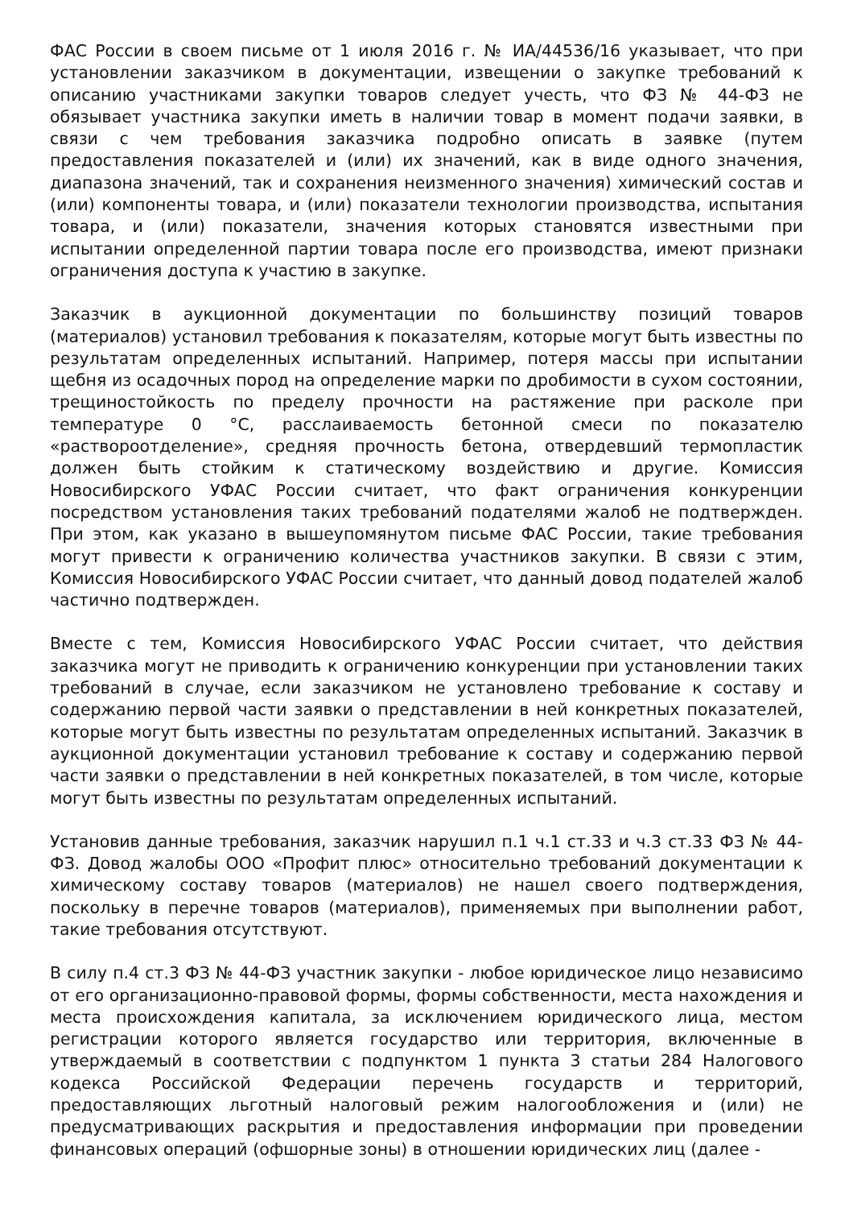ФАС России в своем письме от 1 июля 2016 г. № ИА/44536/16 указывает, что при установлении заказчиком в документации, извещении о закупке требований к описанию участниками закупки товаров следует учесть, что ФЗ № 44-ФЗ не обязывает участника закупки иметь в наличии товар в момент подачи заявки, в связи с чем требования заказчика подробно описать в заявке (путем предоставления показателей и (или) их значений, как в виде одного значения, диапазона значений, так и сохранения неизменного значения) химический состав и (или) компоненты товара, и (или) показатели технологии производства, испытания товара, и (или) показатели, значения которых становятся известными при испытании определенной партии товара после его производства, имеют признаки ограничения доступа к участию в закупке.
Заказчик в аукционной документации по большинству позиций товаров (материалов) установил требования к показателям, которые могут быть известны по результатам определенных испытаний. Например, потеря массы при испытании щебня из осадочных пород на определение марки по дробимости в сухом состоянии, трещиностойкость по пределу прочности на растяжение при расколе при температуре 0 °С, расслаиваемость бетонной смеси по показателю «раствороотделение», средняя прочность бетона, отвердевший термопластик должен быть стойким к статическому воздействию и другие. Комиссия Новосибирского УФАС России считает, что факт ограничения конкуренции посредством установления таких требований подателями жалоб не подтвержден. При этом, как указано в вышеупомянутом письме ФАС России, такие требования могут привести к ограничению количества участников закупки. В связи с этим, Комиссия Новосибирского УФАС России считает, что данный довод подателей жалоб частично подтвержден.
Вместе с тем, Комиссия Новосибирского УФАС России считает, что действия заказчика могут не приводить к ограничению конкуренции при установлении таких требований в случае, если заказчиком не установлено требование к составу и содержанию первой части заявки о представлении в ней конкретных показателей, которые могут быть известны по результатам определенных испытаний. Заказчик в аукционной документации установил требование к составу и содержанию первой части заявки о представлении в ней конкретных показателей, в том числе, которые могут быть известны по результатам определенных испытаний.
Установив данные требования, заказчик нарушил п.1 ч.1 ст.33 и ч.3 ст.33 ФЗ № 44-ФЗ. Довод жалобы ООО «Профит плюс» относительно требований документации к химическому составу товаров (материалов) не нашел своего подтверждения, поскольку в перечне товаров (материалов), применяемых при выполнении работ, такие требования отсутствуют.
В силу п.4 ст.3 ФЗ № 44-ФЗ участник закупки - любое юридическое лицо независимо от его организационно-правовой формы, формы собственности, места нахождения и места происхождения капитала, за исключением юридического лица, местом регистрации которого является государство или территория, включенные в утверждаемый в соответствии с подпунктом 1 пункта 3 статьи 284 Налогового кодекса Российской Федерации перечень государств и территорий, предоставляющих льготный налоговый режим налогообложения и (или) не предусматривающих раскрытия и предоставления информации при проведении финансовых операций (офшорные зоны) в отношении юридических лиц (далее -